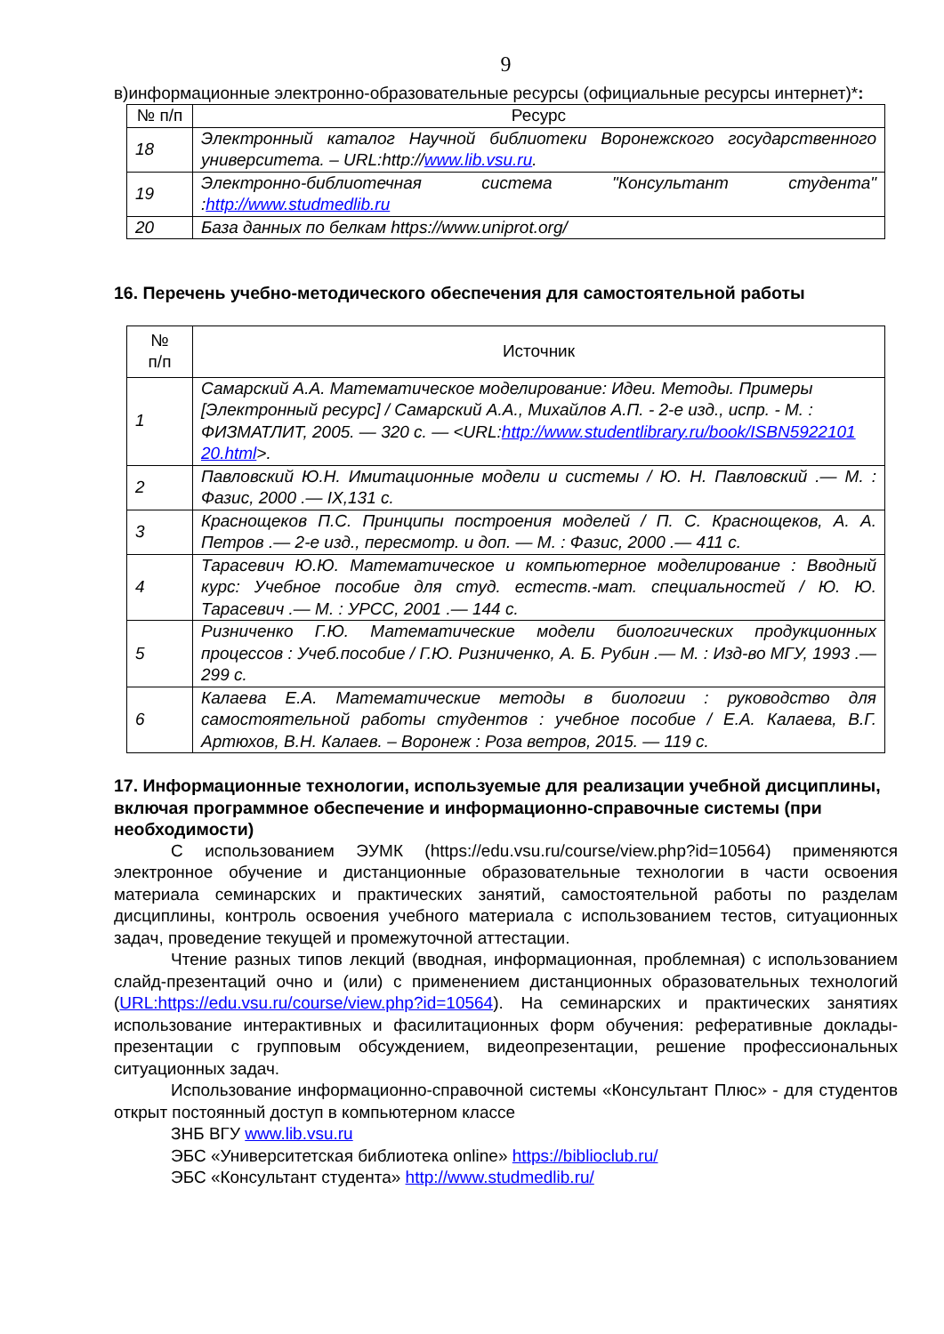9
в)информационные электронно-образовательные ресурсы (официальные ресурсы интернет)*:
| № п/п | Ресурс |
| --- | --- |
| 18 | Электронный каталог Научной библиотеки Воронежского государственного университета. – URL:http:// www.lib.vsu.ru . |
| 19 | Электронно-библиотечная система "Консультант студента" : http://www.studmedlib.ru |
| 20 | База данных по белкам https://www.uniprot.org/ |
16. Перечень учебно-методического обеспечения для самостоятельной работы
| № п/п | Источник |
| --- | --- |
| 1 | Самарский А.А. Математическое моделирование: Идеи. Методы. Примеры [Электронный ресурс] / Самарский А.А., Михайлов А.П. - 2-е изд., испр. - М. : ФИЗМАТЛИТ, 2005. — 320 с. — <URL: http://www.studentlibrary.ru/book/ISBN5922101 20.html >. |
| 2 | Павловский Ю.Н. Имитационные модели и системы / Ю. Н. Павловский .— М. : Фазис, 2000 .— IX,131 с. |
| 3 | Краснощеков П.С. Принципы построения моделей / П. С. Краснощеков, А. А. Петров .— 2-е изд., пересмотр. и доп. — М. : Фазис, 2000 .— 411 с. |
| 4 | Тарасевич Ю.Ю. Математическое и компьютерное моделирование : Вводный курс: Учебное пособие для студ. естеств.-мат. специальностей / Ю. Ю. Тарасевич .— М. : УРСС, 2001 .— 144 с. |
| 5 | Ризниченко Г.Ю. Математические модели биологических продукционных процессов : Учеб.пособие / Г.Ю. Ризниченко, А. Б. Рубин .— М. : Изд-во МГУ, 1993 .— 299 с. |
| 6 | Калаева Е.А. Математические методы в биологии : руководство для самостоятельной работы студентов : учебное пособие / Е.А. Калаева, В.Г. Артюхов, В.Н. Калаев. – Воронеж : Роза ветров, 2015. — 119 с. |
17. Информационные технологии, используемые для реализации учебной дисциплины, включая программное обеспечение и информационно-справочные системы (при необходимости)
С использованием ЭУМК (https://edu.vsu.ru/course/view.php?id=10564) применяются электронное обучение и дистанционные образовательные технологии в части освоения материала семинарских и практических занятий, самостоятельной работы по разделам дисциплины, контроль освоения учебного материала с использованием тестов, ситуационных задач, проведение текущей и промежуточной аттестации.
Чтение разных типов лекций (вводная, информационная, проблемная) с использованием слайд-презентаций очно и (или) с применением дистанционных образовательных технологий (URL:https://edu.vsu.ru/course/view.php?id=10564). На семинарских и практических занятиях использование интерактивных и фасилитационных форм обучения: реферативные доклады-презентации с групповым обсуждением, видеопрезентации, решение профессиональных ситуационных задач.
Использование информационно-справочной системы «Консультант Плюс» - для студентов открыт постоянный доступ в компьютерном классе
ЗНБ ВГУ www.lib.vsu.ru
ЭБС «Университетская библиотека online» https://biblioclub.ru/
ЭБС «Консультант студента» http://www.studmedlib.ru/